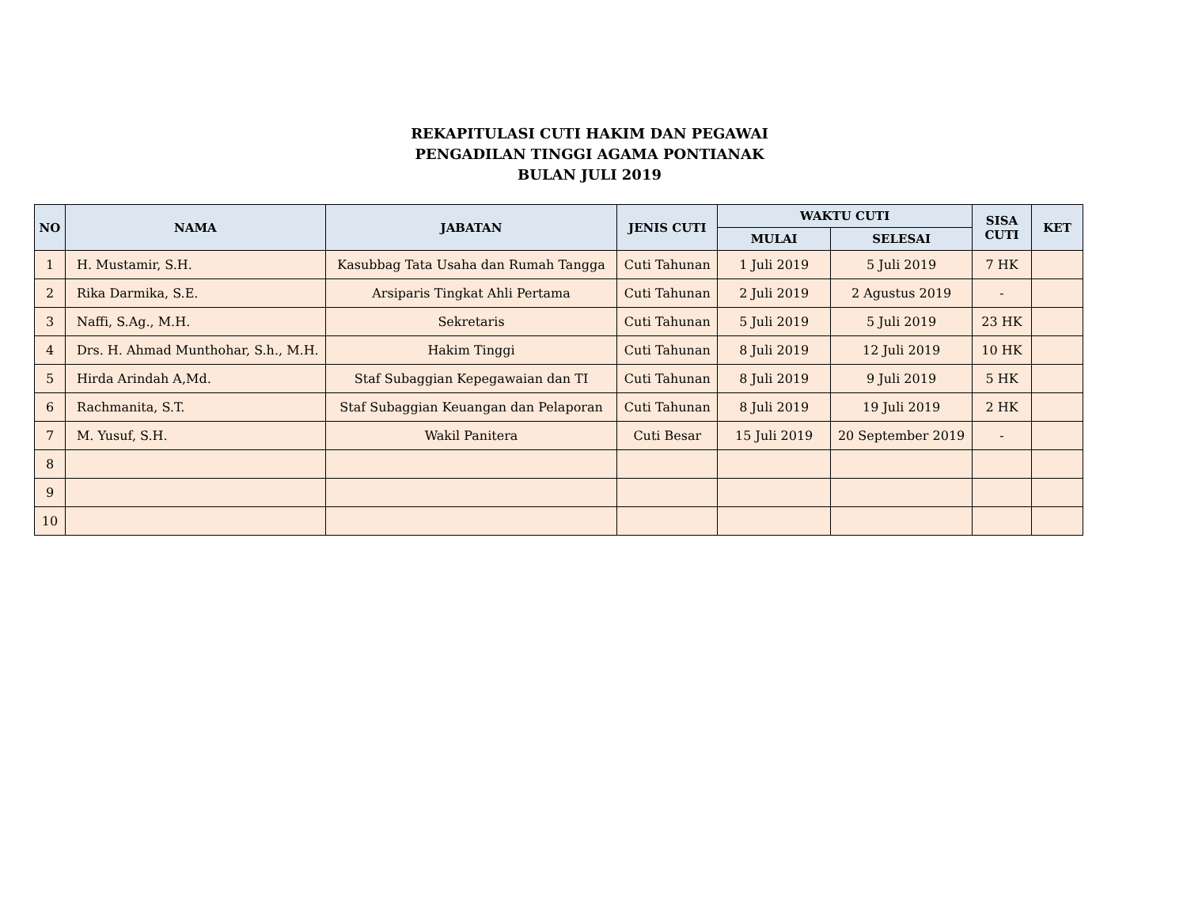REKAPITULASI CUTI HAKIM DAN PEGAWAI
PENGADILAN TINGGI AGAMA PONTIANAK
BULAN JULI 2019
| NO | NAMA | JABATAN | JENIS CUTI | WAKTU CUTI | | SISA CUTI | KET |
| --- | --- | --- | --- | --- | --- | --- | --- |
| | | | | MULAI | SELESAI | | |
| 1 | H. Mustamir, S.H. | Kasubbag Tata Usaha dan Rumah Tangga | Cuti Tahunan | 1 Juli 2019 | 5 Juli 2019 | 7 HK | |
| 2 | Rika Darmika, S.E. | Arsiparis Tingkat Ahli Pertama | Cuti Tahunan | 2 Juli 2019 | 2 Agustus 2019 | - | |
| 3 | Naffi, S.Ag., M.H. | Sekretaris | Cuti Tahunan | 5 Juli 2019 | 5 Juli 2019 | 23 HK | |
| 4 | Drs. H. Ahmad Munthohar, S.h., M.H. | Hakim Tinggi | Cuti Tahunan | 8 Juli 2019 | 12 Juli 2019 | 10 HK | |
| 5 | Hirda Arindah A,Md. | Staf Subaggian Kepegawaian dan TI | Cuti Tahunan | 8 Juli 2019 | 9 Juli 2019 | 5 HK | |
| 6 | Rachmanita, S.T. | Staf Subaggian Keuangan dan Pelaporan | Cuti Tahunan | 8 Juli 2019 | 19 Juli 2019 | 2 HK | |
| 7 | M. Yusuf, S.H. | Wakil Panitera | Cuti Besar | 15 Juli 2019 | 20 September 2019 | - | |
| 8 | | | | | | | |
| 9 | | | | | | | |
| 10 | | | | | | | |